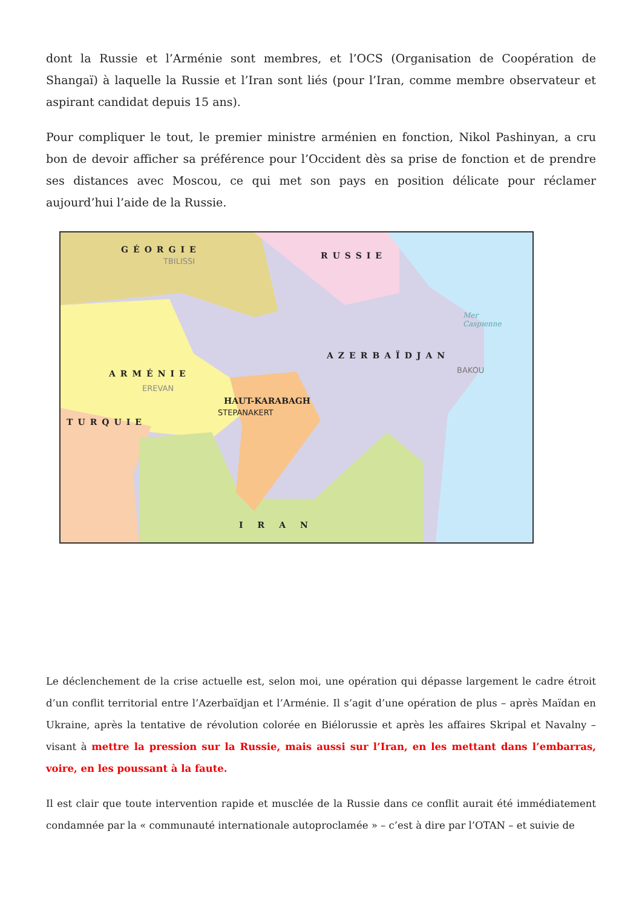dont la Russie et l’Arménie sont membres, et l’OCS (Organisation de Coopération de Shangaï) à laquelle la Russie et l’Iran sont liés (pour l’Iran, comme membre observateur et aspirant candidat depuis 15 ans).
Pour compliquer le tout, le premier ministre arménien en fonction, Nikol Pashinyan, a cru bon de devoir afficher sa préférence pour l’Occident dès sa prise de fonction et de prendre ses distances avec Moscou, ce qui met son pays en position délicate pour réclamer aujourd’hui l’aide de la Russie.
GÉORGIE
TBILISSI
RUSSIE
AZERBAÏDJAN
BAKOU
ARMÉNIE
EREVAN
HAUT-KARABAGH
STEPANAKERT
TURQUIE
IRAN
Mer Caspienne
Le déclenchement de la crise actuelle est, selon moi, une opération qui dépasse largement le cadre étroit d’un conflit territorial entre l’Azerbaïdjan et l’Arménie. Il s’agit d’une opération de plus – après Maïdan en Ukraine, après la tentative de révolution colorée en Biélorussie et après les affaires Skripal et Navalny – visant à mettre la pression sur la Russie, mais aussi sur l’Iran, en les mettant dans l’embarras, voire, en les poussant à la faute.
Il est clair que toute intervention rapide et musclée de la Russie dans ce conflit aurait été immédiatement condamnée par la « communauté internationale autoproclamée » – c’est à dire par l’OTAN – et suivie de